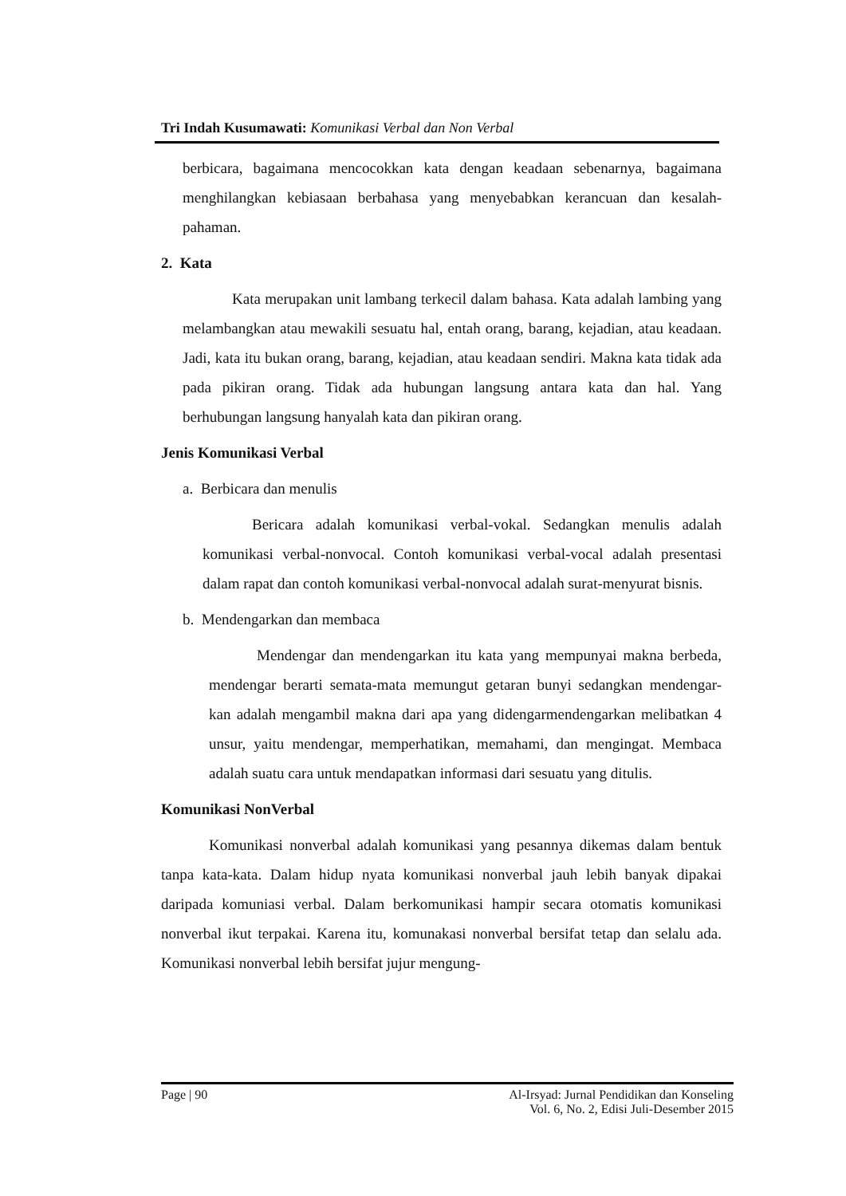Tri Indah Kusumawati: Komunikasi Verbal dan Non Verbal
berbicara, bagaimana mencocokkan kata dengan keadaan sebenarnya, bagaimana menghilangkan kebiasaan berbahasa yang menyebabkan kerancuan dan kesalah- pahaman.
2. Kata
Kata merupakan unit lambang terkecil dalam bahasa. Kata adalah lambing yang melambangkan atau mewakili sesuatu hal, entah orang, barang, kejadian, atau keadaan. Jadi, kata itu bukan orang, barang, kejadian, atau keadaan sendiri. Makna kata tidak ada pada pikiran orang. Tidak ada hubungan langsung antara kata dan hal. Yang berhubungan langsung hanyalah kata dan pikiran orang.
Jenis Komunikasi Verbal
a. Berbicara dan menulis
Bericara adalah komunikasi verbal-vokal. Sedangkan menulis adalah komunikasi verbal-nonvocal. Contoh komunikasi verbal-vocal adalah presentasi dalam rapat dan contoh komunikasi verbal-nonvocal adalah surat-menyurat bisnis.
b. Mendengarkan dan membaca
Mendengar dan mendengarkan itu kata yang mempunyai makna berbeda, mendengar berarti semata-mata memungut getaran bunyi sedangkan mendengar- kan adalah mengambil makna dari apa yang didengarmendengarkan melibatkan 4 unsur, yaitu mendengar, memperhatikan, memahami, dan mengingat. Membaca adalah suatu cara untuk mendapatkan informasi dari sesuatu yang ditulis.
Komunikasi NonVerbal
Komunikasi nonverbal adalah komunikasi yang pesannya dikemas dalam bentuk tanpa kata-kata. Dalam hidup nyata komunikasi nonverbal jauh lebih banyak dipakai daripada komuniasi verbal. Dalam berkomunikasi hampir secara otomatis komunikasi nonverbal ikut terpakai. Karena itu, komunakasi nonverbal bersifat tetap dan selalu ada. Komunikasi nonverbal lebih bersifat jujur mengung-
Page | 90 Al-Irsyad: Jurnal Pendidikan dan Konseling
Vol. 6, No. 2, Edisi Juli-Desember 2015